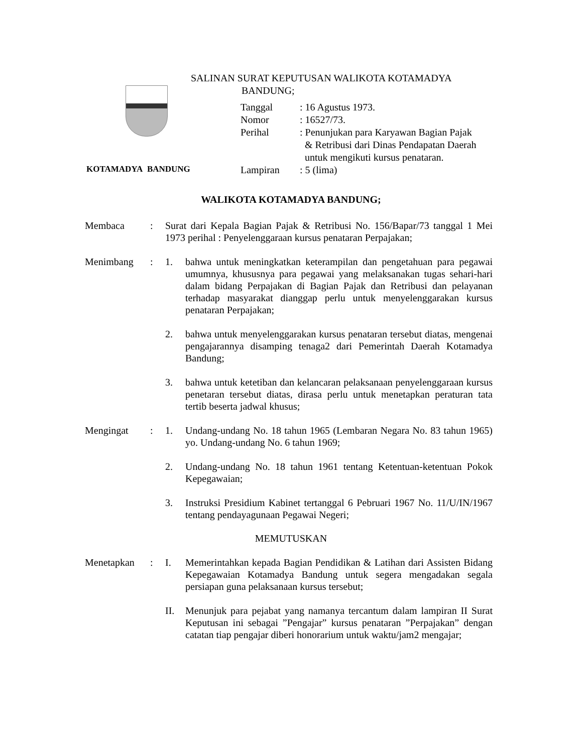KOTAMADYA BANDUNG
SALINAN SURAT KEPUTUSAN WALIKOTA KOTAMADYA
BANDUNG;
| Tanggal | : 16 Agustus 1973. |
| Nomor | : 16527/73. |
| Perihal | : Penunjukan para Karyawan Bagian Pajak & Retribusi dari Dinas Pendapatan Daerah untuk mengikuti kursus penataran. |
| Lampiran | : 5 (lima) |
WALIKOTA KOTAMADYA BANDUNG;
Membaca : Surat dari Kepala Bagian Pajak & Retribusi No. 156/Bapar/73 tanggal 1 Mei 1973 perihal : Penyelenggaraan kursus penataran Perpajakan;
Menimbang : 1. bahwa untuk meningkatkan keterampilan dan pengetahuan para pegawai umumnya, khususnya para pegawai yang melaksanakan tugas sehari-hari dalam bidang Perpajakan di Bagian Pajak dan Retribusi dan pelayanan terhadap masyarakat dianggap perlu untuk menyelenggarakan kursus penataran Perpajakan;
2. bahwa untuk menyelenggarakan kursus penataran tersebut diatas, mengenai pengajarannya disamping tenaga2 dari Pemerintah Daerah Kotamadya Bandung;
3. bahwa untuk ketetiban dan kelancaran pelaksanaan penyelenggaraan kursus penetaran tersebut diatas, dirasa perlu untuk menetapkan peraturan tata tertib beserta jadwal khusus;
Mengingat : 1. Undang-undang No. 18 tahun 1965 (Lembaran Negara No. 83 tahun 1965) yo. Undang-undang No. 6 tahun 1969;
2. Undang-undang No. 18 tahun 1961 tentang Ketentuan-ketentuan Pokok Kepegawaian;
3. Instruksi Presidium Kabinet tertanggal 6 Pebruari 1967 No. 11/U/IN/1967 tentang pendayagunaan Pegawai Negeri;
MEMUTUSKAN
Menetapkan : I. Memerintahkan kepada Bagian Pendidikan & Latihan dari Assisten Bidang Kepegawaian Kotamadya Bandung untuk segera mengadakan segala persiapan guna pelaksanaan kursus tersebut;
II. Menunjuk para pejabat yang namanya tercantum dalam lampiran II Surat Keputusan ini sebagai ”Pengajar” kursus penataran ”Perpajakan” dengan catatan tiap pengajar diberi honorarium untuk waktu/jam2 mengajar;